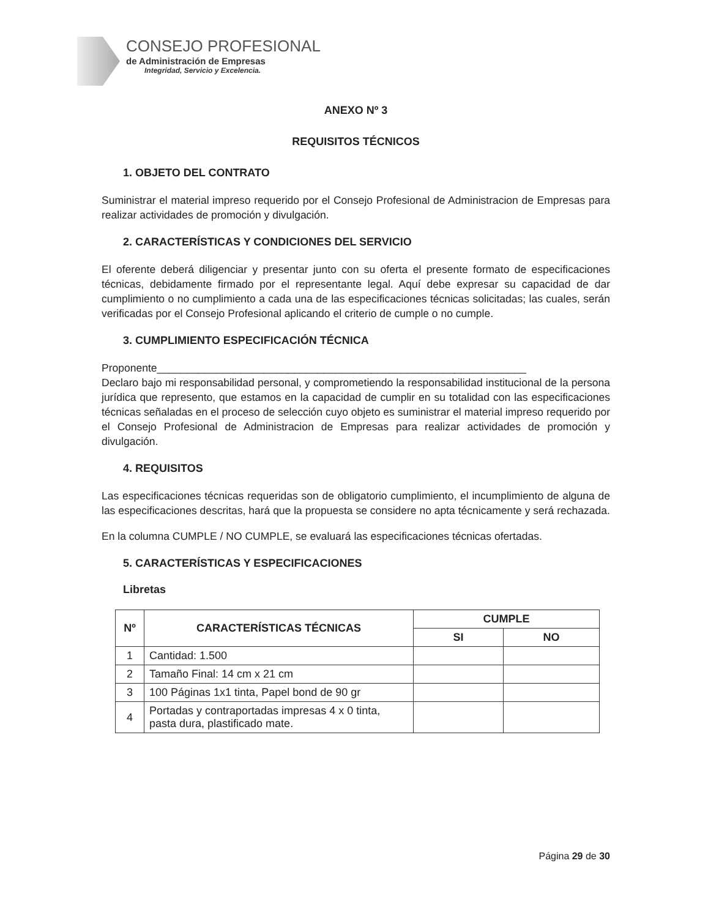CONSEJO PROFESIONAL
de Administración de Empresas
Integridad, Servicio y Excelencia.
ANEXO Nº 3
REQUISITOS TÉCNICOS
1. OBJETO DEL CONTRATO
Suministrar el material impreso requerido por el Consejo Profesional de Administracion de Empresas para realizar actividades de promoción y divulgación.
2. CARACTERÍSTICAS Y CONDICIONES DEL SERVICIO
El oferente deberá diligenciar y presentar junto con su oferta el presente formato de especificaciones técnicas, debidamente firmado por el representante legal. Aquí debe expresar su capacidad de dar cumplimiento o no cumplimiento a cada una de las especificaciones técnicas solicitadas; las cuales, serán verificadas por el Consejo Profesional aplicando el criterio de cumple o no cumple.
3. CUMPLIMIENTO ESPECIFICACIÓN TÉCNICA
Proponente______________________________________________________________
Declaro bajo mi responsabilidad personal, y comprometiendo la responsabilidad institucional de la persona jurídica que represento, que estamos en la capacidad de cumplir en su totalidad con las especificaciones técnicas señaladas en el proceso de selección cuyo objeto es suministrar el material impreso requerido por el Consejo Profesional de Administracion de Empresas para realizar actividades de promoción y divulgación.
4. REQUISITOS
Las especificaciones técnicas requeridas son de obligatorio cumplimiento, el incumplimiento de alguna de las especificaciones descritas, hará que la propuesta se considere no apta técnicamente y será rechazada.
En la columna CUMPLE / NO CUMPLE, se evaluará las especificaciones técnicas ofertadas.
5. CARACTERÍSTICAS Y ESPECIFICACIONES
Libretas
| Nº | CARACTERÍSTICAS TÉCNICAS | CUMPLE | |
| --- | --- | --- | --- |
| | | SI | NO |
| 1 | Cantidad: 1.500 | | |
| 2 | Tamaño Final: 14 cm x 21 cm | | |
| 3 | 100 Páginas 1x1 tinta, Papel bond de 90 gr | | |
| 4 | Portadas y contraportadas impresas 4 x 0 tinta, pasta dura, plastificado mate. | | |
Página 29 de 30